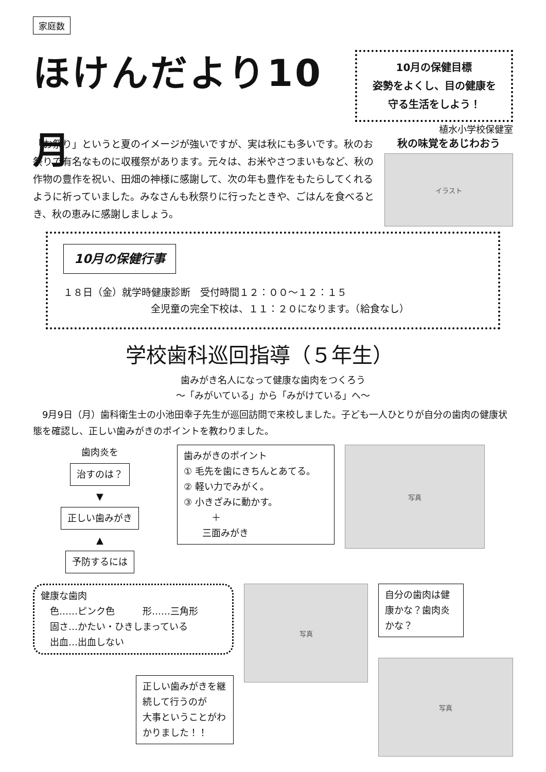家庭数
ほけんだより10月
10月の保健目標
姿勢をよくし、目の健康を
守る生活をしよう！
植水小学校保健室
「お祭り」というと夏のイメージが強いですが、実は秋にも多いです。秋のお祭りで有名なものに収穫祭があります。元々は、お米やさつまいもなど、秋の作物の豊作を祝い、田畑の神様に感謝して、次の年も豊作をもたらしてくれるように祈っていました。みなさんも秋祭りに行ったときや、ごはんを食べるとき、秋の恵みに感謝しましょう。
秋の味覚をあじわおう
イラスト
10月の保健行事
１８日（金）就学時健康診断　受付時間１２：００～１２：１５
全児童の完全下校は、１１：２０になります。（給食なし）
学校歯科巡回指導（５年生）
歯みがき名人になって健康な歯肉をつくろう
～「みがいている」から「みがけている」へ～
　9月9日（月）歯科衛生士の小池田幸子先生が巡回訪問で来校しました。子ども一人ひとりが自分の歯肉の健康状態を確認し、正しい歯みがきのポイントを教わりました。
歯肉炎を
治すのは？
▼
正しい歯みがき
▲
予防するには
歯みがきのポイント
① 毛先を歯にきちんとあてる。
② 軽い力でみがく。
③ 小きざみに動かす。
　　　＋
　　三面みがき
写真
健康な歯肉
　色……ピンク色　　　形……三角形
　固さ…かたい・ひきしまっている
　出血…出血しない
正しい歯みがきを継続して行うのが
大事ということがわかりました！！
写真
自分の歯肉は健康かな？歯肉炎かな？
写真